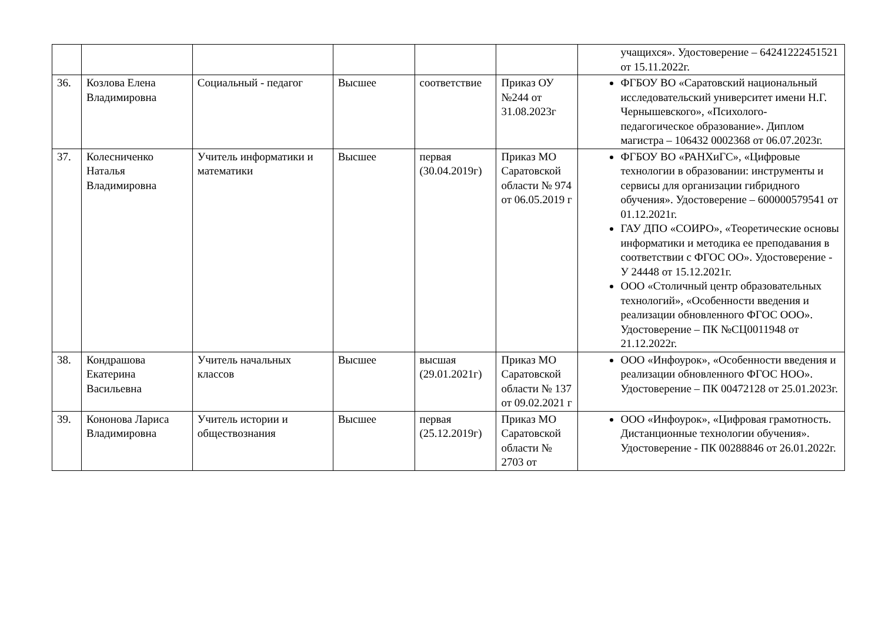| | | | | | | учащихся». Удостоверение – 64241222451521 от 15.11.2022г. |
| 36. | Козлова Елена Владимировна | Социальный - педагог | Высшее | соответствие | Приказ ОУ №244 от 31.08.2023г | ФГБОУ ВО «Саратовский национальный исследовательский университет имени Н.Г. Чернышевского», «Психолого-педагогическое образование». Диплом магистра – 106432 0002368 от 06.07.2023г. |
| 37. | Колесниченко Наталья Владимировна | Учитель информатики и математики | Высшее | первая (30.04.2019г) | Приказ МО Саратовской области № 974 от 06.05.2019 г | ФГБОУ ВО «РАНХиГС», «Цифровые технологии в образовании: инструменты и сервисы для организации гибридного обучения». Удостоверение – 600000579541 от 01.12.2021г. ГАУ ДПО «СОИРО», «Теоретические основы информатики и методика ее преподавания в соответствии с ФГОС ОО». Удостоверение - У 24448 от 15.12.2021г. ООО «Столичный центр образовательных технологий», «Особенности введения и реализации обновленного ФГОС ООО». Удостоверение – ПК №СЦ0011948 от 21.12.2022г. |
| 38. | Кондрашова Екатерина Васильевна | Учитель начальных классов | Высшее | высшая (29.01.2021г) | Приказ МО Саратовской области № 137 от 09.02.2021 г | ООО «Инфоурок», «Особенности введения и реализации обновленного ФГОС НОО». Удостоверение – ПК 00472128 от 25.01.2023г. |
| 39. | Кононова Лариса Владимировна | Учитель истории и обществознания | Высшее | первая (25.12.2019г) | Приказ МО Саратовской области № 2703 от | ООО «Инфоурок», «Цифровая грамотность. Дистанционные технологии обучения». Удостоверение - ПК 00288846 от 26.01.2022г. |